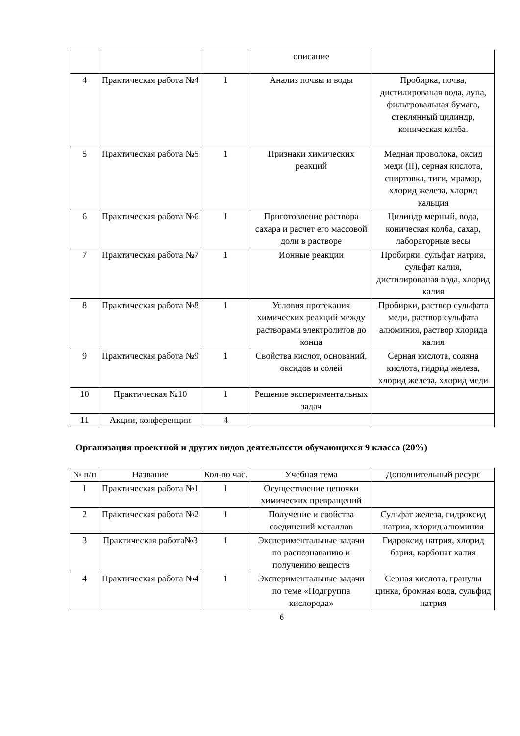| | | | описание | |
| 4 | Практическая работа №4 | 1 | Анализ почвы и воды | Пробирка, почва, дистилированая вода, лупа, фильтровальная бумага, стеклянный цилиндр, коническая колба. |
| 5 | Практическая работа №5 | 1 | Признаки химических реакций | Медная проволока, оксид меди (II), серная кислота, спиртовка, тиги, мрамор, хлорид железа, хлорид кальция |
| 6 | Практическая работа №6 | 1 | Приготовление раствора сахара и расчет его массовой доли в растворе | Цилиндр мерный, вода, коническая колба, сахар, лабораторные весы |
| 7 | Практическая работа №7 | 1 | Ионные реакции | Пробирки, сульфат натрия, сульфат калия, дистилированая вода, хлорид калия |
| 8 | Практическая работа №8 | 1 | Условия протекания химических реакций между растворами электролитов до конца | Пробирки, раствор сульфата меди, раствор сульфата алюминия, раствор хлорида калия |
| 9 | Практическая работа №9 | 1 | Свойства кислот, оснований, оксидов и солей | Серная кислота, соляна кислота, гидрид железа, хлорид железа, хлорид меди |
| 10 | Практическая №10 | 1 | Решение экспериментальных задач | |
| 11 | Акции, конференции | 4 | | |
Организация проектной и других видов деятельнсcти обучающихся 9 класса (20%)
| № п/п | Название | Кол-во час. | Учебная тема | Дополнительный ресурс |
| --- | --- | --- | --- | --- |
| 1 | Практическая работа №1 | 1 | Осуществление цепочки химических превращений | |
| 2 | Практическая работа №2 | 1 | Получение и свойства соединений металлов | Сульфат железа, гидроксид натрия, хлорид алюминия |
| 3 | Практическая работа№3 | 1 | Экспериментальные задачи по распознаванию и получению веществ | Гидроксид натрия, хлорид бария, карбонат калия |
| 4 | Практическая работа №4 | 1 | Экспериментальные задачи по теме «Подгруппа кислорода» | Серная кислота, гранулы цинка, бромная вода, сульфид натрия |
6